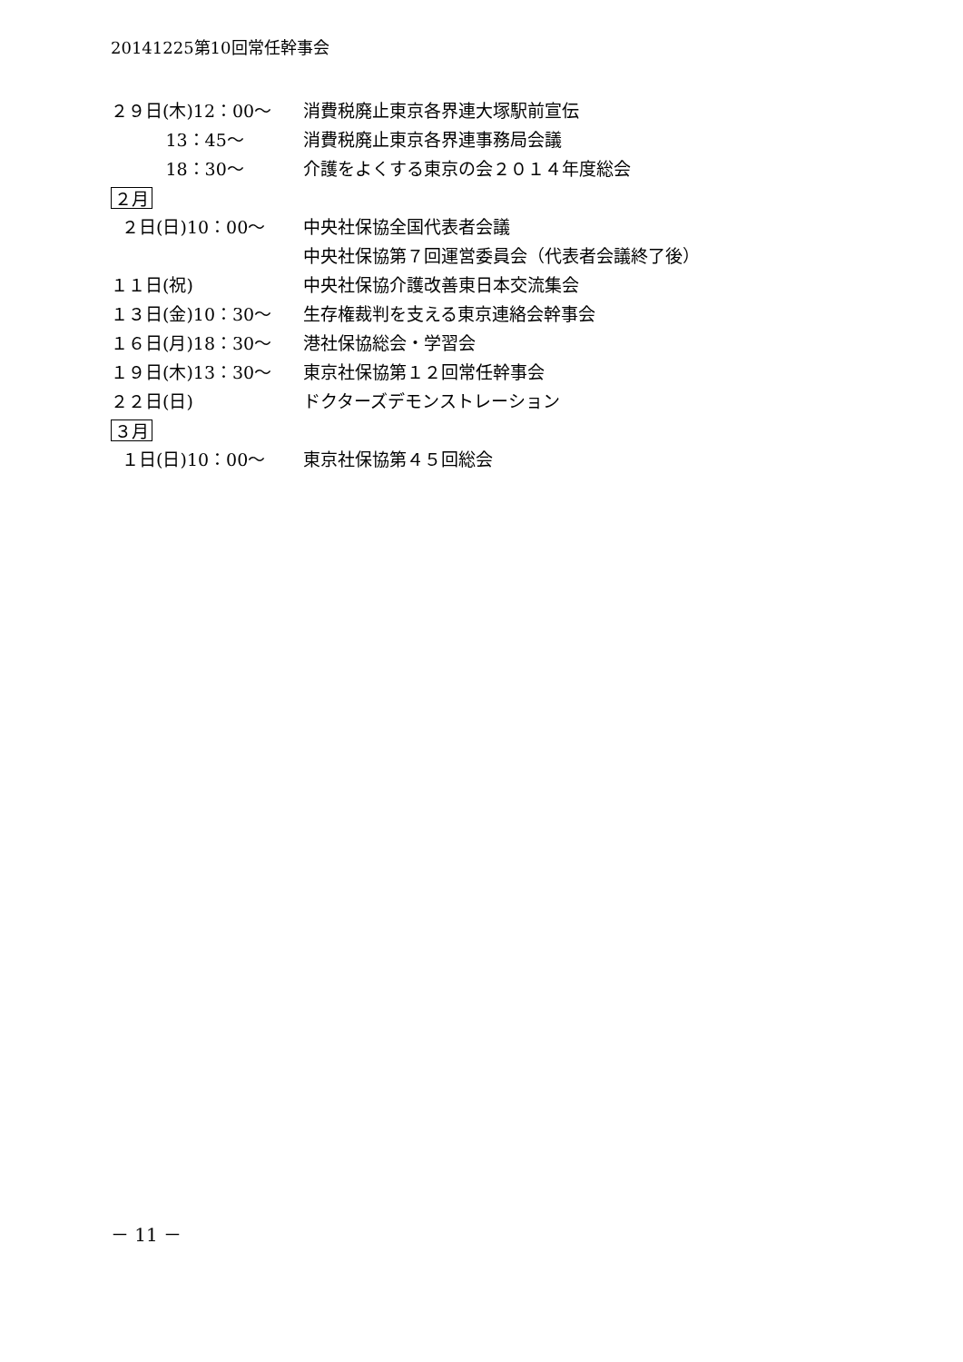20141225第10回常任幹事会
２９日(木)12：00～
消費税廃止東京各界連大塚駅前宣伝
13：45～
消費税廃止東京各界連事務局会議
18：30～
介護をよくする東京の会２０１４年度総会
２月
２日(日)10：00～
中央社保協全国代表者会議
中央社保協第７回運営委員会（代表者会議終了後）
１１日(祝)
中央社保協介護改善東日本交流集会
１３日(金)10：30～
生存権裁判を支える東京連絡会幹事会
１６日(月)18：30～
港社保協総会・学習会
１９日(木)13：30～
東京社保協第１２回常任幹事会
２２日(日)
ドクターズデモンストレーション
３月
１日(日)10：00～
東京社保協第４５回総会
－ 11 －